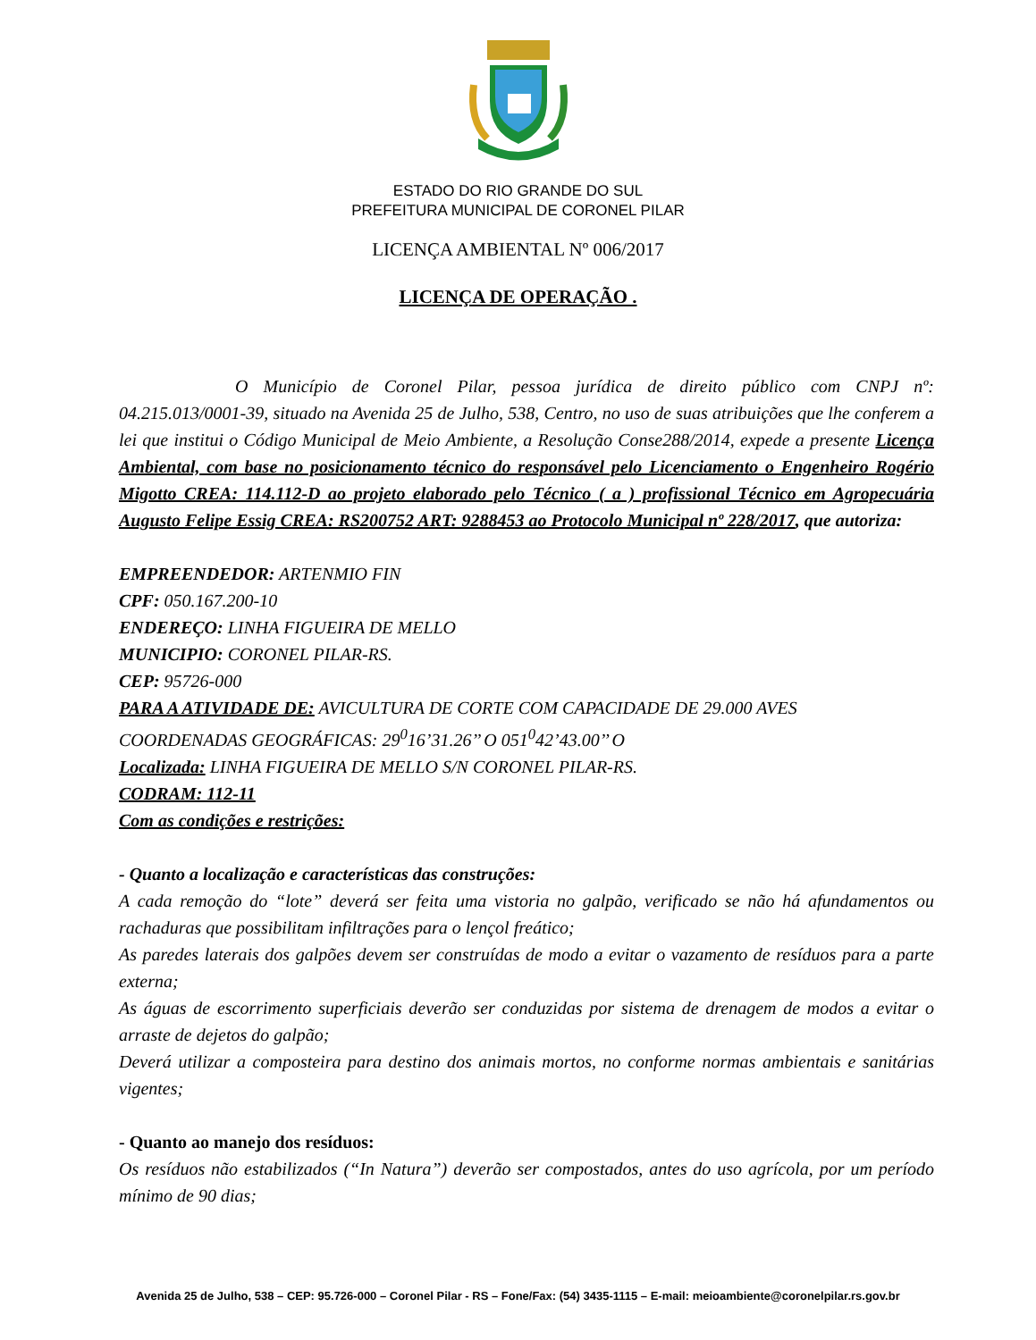ESTADO DO RIO GRANDE DO SUL
PREFEITURA MUNICIPAL DE CORONEL PILAR
LICENÇA AMBIENTAL Nº 006/2017
LICENÇA DE OPERAÇÃO .
O Município de Coronel Pilar, pessoa jurídica de direito público com CNPJ nº: 04.215.013/0001-39, situado na Avenida 25 de Julho, 538, Centro, no uso de suas atribuições que lhe conferem a lei que institui o Código Municipal de Meio Ambiente, a Resolução Conse288/2014, expede a presente Licença Ambiental, com base no posicionamento técnico do responsável pelo Licenciamento o Engenheiro Rogério Migotto CREA: 114.112-D ao projeto elaborado pelo Técnico ( a ) profissional Técnico em Agropecuária Augusto Felipe Essig CREA: RS200752 ART: 9288453 ao Protocolo Municipal nº 228/2017, que autoriza:
EMPREENDEDOR: ARTENMIO FIN
CPF: 050.167.200-10
ENDEREÇO: LINHA FIGUEIRA DE MELLO
MUNICIPIO: CORONEL PILAR-RS.
CEP: 95726-000
PARA A ATIVIDADE DE: AVICULTURA DE CORTE COM CAPACIDADE DE 29.000 AVES
COORDENADAS GEOGRÁFICAS: 29<sup>0</sup>16’31.26’’ O 051<sup>0</sup>42’43.00’’ O
Localizada: LINHA FIGUEIRA DE MELLO S/N CORONEL PILAR-RS.
CODRAM: 112-11
Com as condições e restrições:
- Quanto a localização e características das construções:
A cada remoção do “lote” deverá ser feita uma vistoria no galpão, verificado se não há afundamentos ou rachaduras que possibilitam infiltrações para o lençol freático;
As paredes laterais dos galpões devem ser construídas de modo a evitar o vazamento de resíduos para a parte externa;
As águas de escorrimento superficiais deverão ser conduzidas por sistema de drenagem de modos a evitar o arraste de dejetos do galpão;
Deverá utilizar a composteira para destino dos animais mortos, no conforme normas ambientais e sanitárias vigentes;
- Quanto ao manejo dos resíduos:
Os resíduos não estabilizados (“In Natura”) deverão ser compostados, antes do uso agrícola, por um período mínimo de 90 dias;
Avenida 25 de Julho, 538 – CEP: 95.726-000 – Coronel Pilar - RS – Fone/Fax: (54) 3435-1115 – E-mail: meioambiente@coronelpilar.rs.gov.br